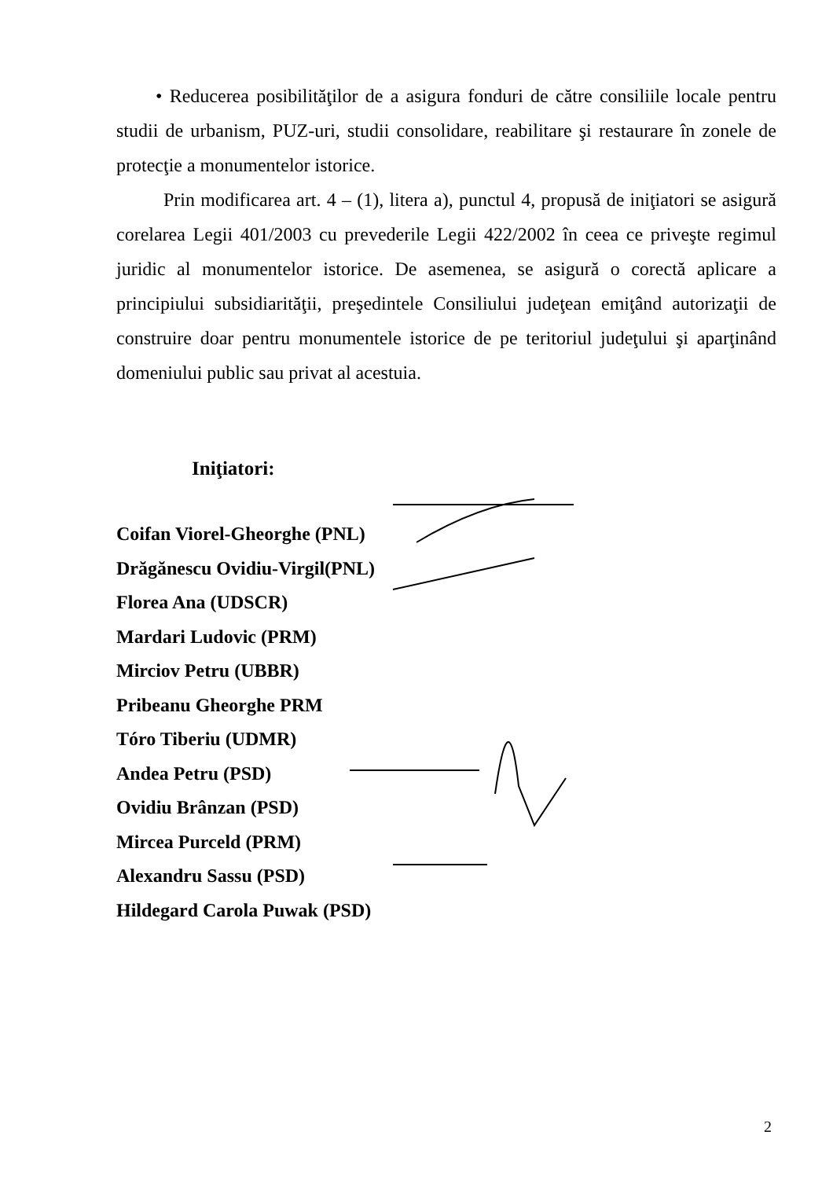• Reducerea posibilităţilor de a asigura fonduri de către consiliile locale pentru studii de urbanism, PUZ-uri, studii consolidare, reabilitare şi restaurare în zonele de protecţie a monumentelor istorice.
Prin modificarea art. 4 – (1), litera a), punctul 4, propusă de iniţiatori se asigură corelarea Legii 401/2003 cu prevederile Legii 422/2002 în ceea ce priveşte regimul juridic al monumentelor istorice. De asemenea, se asigură o corectă aplicare a principiului subsidiarităţii, preşedintele Consiliului judeţean emiţând autorizaţii de construire doar pentru monumentele istorice de pe teritoriul judeţului şi aparţinând domeniului public sau privat al acestuia.
Iniţiatori:
Coifan Viorel-Gheorghe (PNL)
Drăgănescu Ovidiu-Virgil(PNL)
Florea Ana (UDSCR)
Mardari Ludovic (PRM)
Mirciov Petru (UBBR)
Pribeanu Gheorghe PRM
Tóro Tiberiu (UDMR)
Andea Petru (PSD)
Ovidiu Brânzan (PSD)
Mircea Purceld (PRM)
Alexandru Sassu (PSD)
Hildegard Carola Puwak (PSD)
2